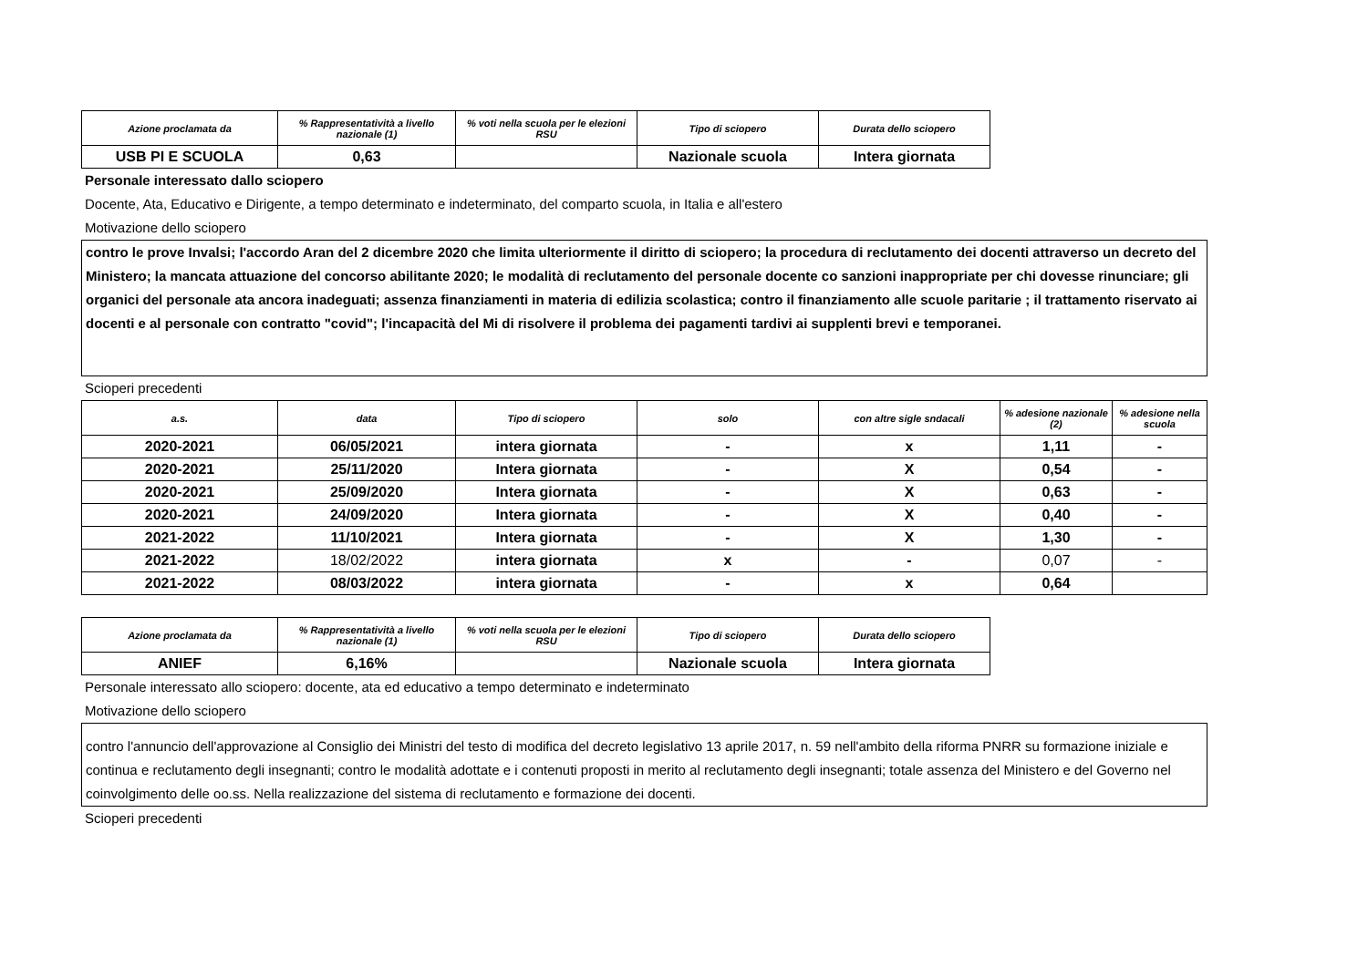| Azione proclamata da | % Rappresentatività a livello nazionale (1) | % voti nella scuola per le elezioni RSU | Tipo di sciopero | Durata dello sciopero |
| --- | --- | --- | --- | --- |
| USB PI E SCUOLA | 0,63 | | Nazionale scuola | Intera giornata |
Personale interessato dallo sciopero
Docente, Ata, Educativo e Dirigente, a tempo determinato e indeterminato, del comparto scuola, in Italia e all'estero
Motivazione dello sciopero
contro le prove Invalsi; l'accordo Aran del 2 dicembre 2020 che limita ulteriormente il diritto di sciopero; la procedura di reclutamento dei docenti attraverso un decreto del Ministero; la mancata attuazione del concorso abilitante 2020; le modalità di reclutamento del personale docente co sanzioni inappropriate per chi dovesse rinunciare; gli organici del personale ata ancora inadeguati; assenza finanziamenti in materia di edilizia scolastica; contro il finanziamento alle scuole paritarie ; il trattamento riservato ai docenti e al personale con contratto "covid"; l'incapacità del Mi di risolvere il problema dei pagamenti tardivi ai supplenti brevi e temporanei.
Scioperi precedenti
| a.s. | data | Tipo di sciopero | solo | con altre sigle sndacali | % adesione nazionale (2) | % adesione nella scuola |
| --- | --- | --- | --- | --- | --- | --- |
| 2020-2021 | 06/05/2021 | intera giornata | - | x | 1,11 | - |
| 2020-2021 | 25/11/2020 | Intera giornata | - | X | 0,54 | - |
| 2020-2021 | 25/09/2020 | Intera giornata | - | X | 0,63 | - |
| 2020-2021 | 24/09/2020 | Intera giornata | - | X | 0,40 | - |
| 2021-2022 | 11/10/2021 | Intera giornata | - | X | 1,30 | - |
| 2021-2022 | 18/02/2022 | intera giornata | x | - | 0,07 | - |
| 2021-2022 | 08/03/2022 | intera giornata | - | x | 0,64 | |
| Azione proclamata da | % Rappresentatività a livello nazionale (1) | % voti nella scuola per le elezioni RSU | Tipo di sciopero | Durata dello sciopero |
| --- | --- | --- | --- | --- |
| ANIEF | 6,16% | | Nazionale scuola | Intera giornata |
Personale interessato allo sciopero: docente, ata ed educativo a tempo determinato e indeterminato
Motivazione dello sciopero
contro l'annuncio dell'approvazione al Consiglio dei Ministri del testo di modifica del decreto legislativo 13 aprile 2017, n. 59 nell'ambito della riforma PNRR su formazione iniziale e continua e reclutamento degli insegnanti; contro le modalità adottate e i contenuti proposti in merito al reclutamento degli insegnanti; totale assenza del Ministero e del Governo nel coinvolgimento delle oo.ss. Nella realizzazione del sistema di reclutamento e formazione dei docenti.
Scioperi precedenti